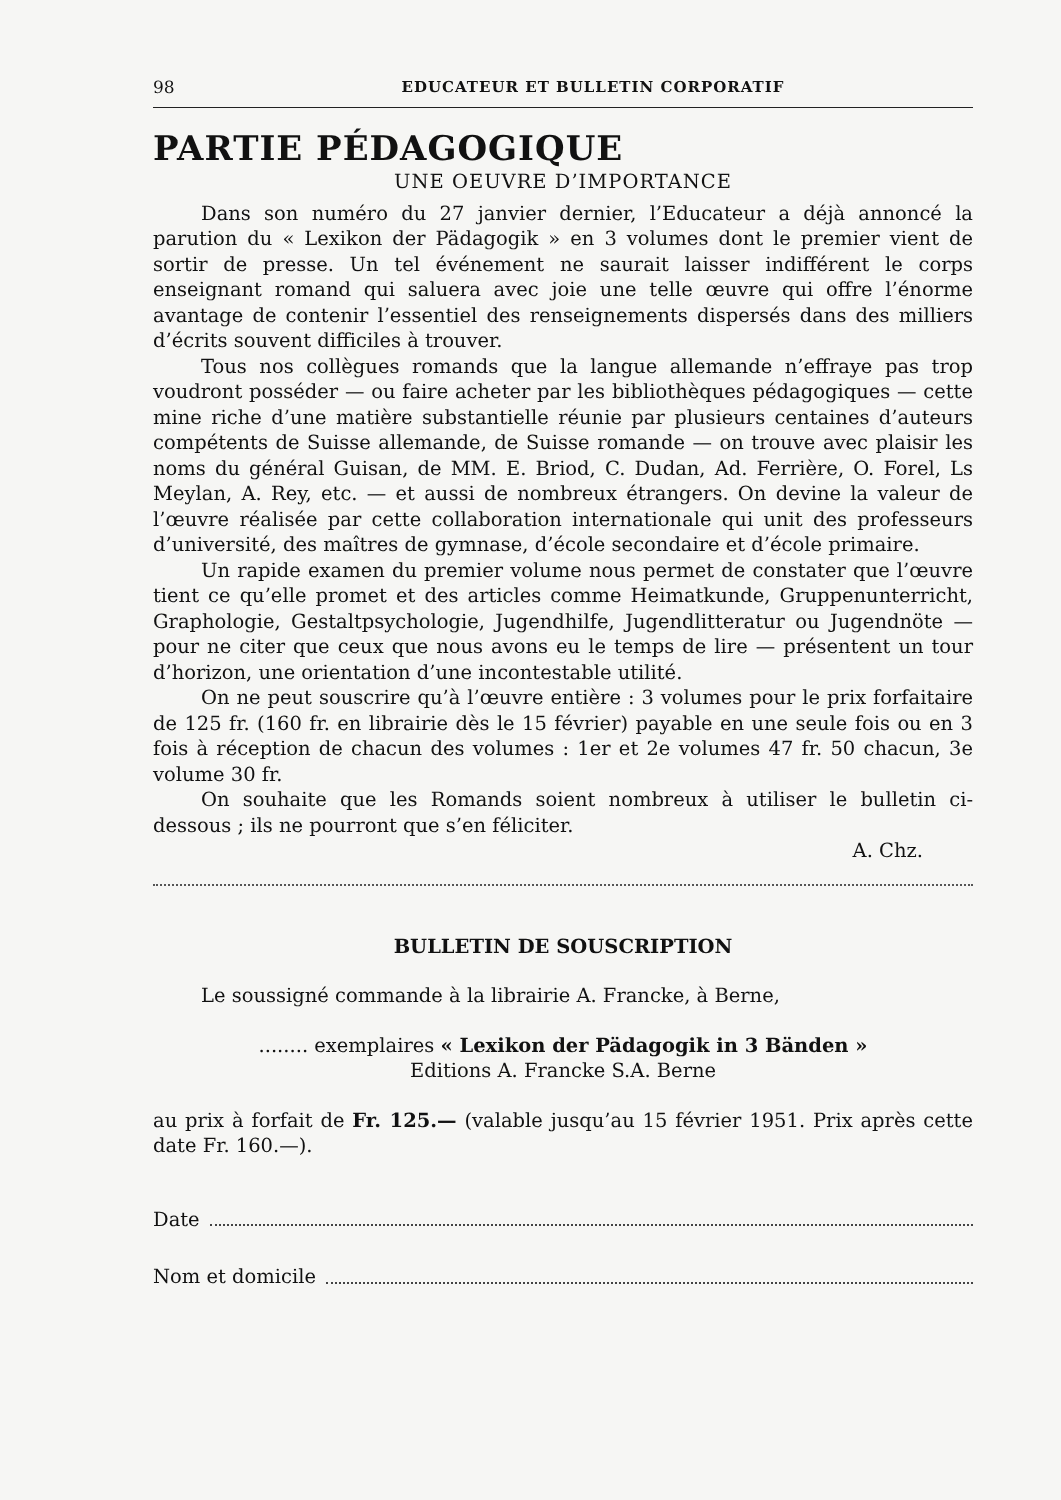98 EDUCATEUR ET BULLETIN CORPORATIF
PARTIE PÉDAGOGIQUE
UNE OEUVRE D’IMPORTANCE
Dans son numéro du 27 janvier dernier, l’Educateur a déjà annoncé la parution du « Lexikon der Pädagogik » en 3 volumes dont le premier vient de sortir de presse. Un tel événement ne saurait laisser indifférent le corps enseignant romand qui saluera avec joie une telle œuvre qui offre l’énorme avantage de contenir l’essentiel des renseignements dispersés dans des milliers d’écrits souvent difficiles à trouver.
Tous nos collègues romands que la langue allemande n’effraye pas trop voudront posséder — ou faire acheter par les bibliothèques pédagogiques — cette mine riche d’une matière substantielle réunie par plusieurs centaines d’auteurs compétents de Suisse allemande, de Suisse romande — on trouve avec plaisir les noms du général Guisan, de MM. E. Briod, C. Dudan, Ad. Ferrière, O. Forel, Ls Meylan, A. Rey, etc. — et aussi de nombreux étrangers. On devine la valeur de l’œuvre réalisée par cette collaboration internationale qui unit des professeurs d’université, des maîtres de gymnase, d’école secondaire et d’école primaire.
Un rapide examen du premier volume nous permet de constater que l’œuvre tient ce qu’elle promet et des articles comme Heimatkunde, Gruppenunterricht, Graphologie, Gestaltpsychologie, Jugendhilfe, Jugendlitteratur ou Jugendnöte — pour ne citer que ceux que nous avons eu le temps de lire — présentent un tour d’horizon, une orientation d’une incontestable utilité.
On ne peut souscrire qu’à l’œuvre entière : 3 volumes pour le prix forfaitaire de 125 fr. (160 fr. en librairie dès le 15 février) payable en une seule fois ou en 3 fois à réception de chacun des volumes : 1er et 2e volumes 47 fr. 50 chacun, 3e volume 30 fr.
On souhaite que les Romands soient nombreux à utiliser le bulletin ci-dessous ; ils ne pourront que s’en féliciter.
A. Chz.
BULLETIN DE SOUSCRIPTION
Le soussigné commande à la librairie A. Francke, à Berne,
........ exemplaires « Lexikon der Pädagogik in 3 Bänden »
Editions A. Francke S.A. Berne
au prix à forfait de Fr. 125.— (valable jusqu’au 15 février 1951. Prix après cette date Fr. 160.—).
Date
Nom et domicile